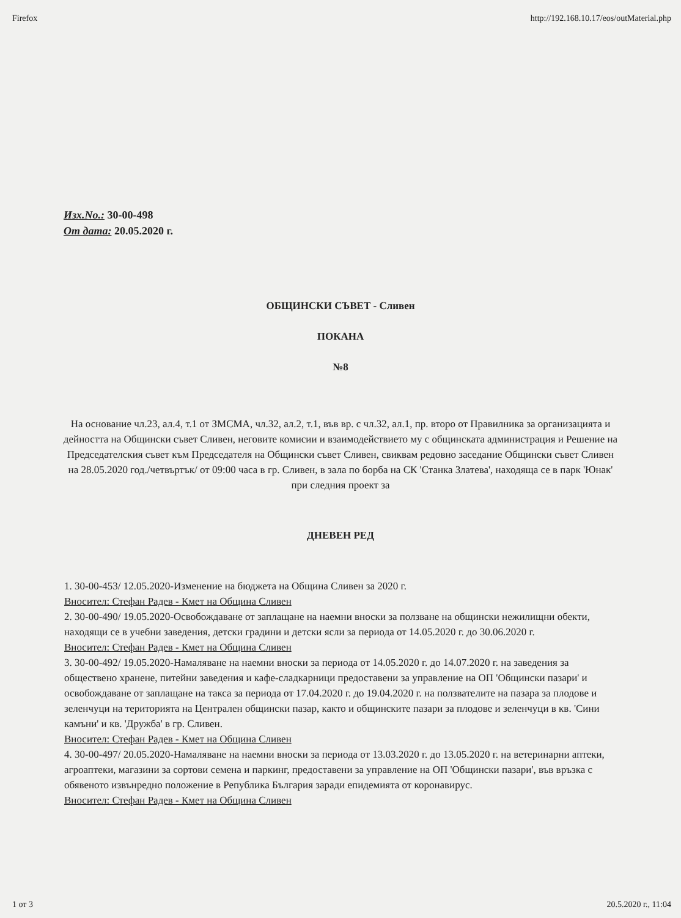Firefox http://192.168.10.17/eos/outMaterial.php
Изх.No.: 30-00-498
От дата: 20.05.2020 г.
ОБЩИНСКИ СЪВЕТ - Сливен
ПОКАНА
№8
На основание чл.23, ал.4, т.1 от ЗМСМА, чл.32, ал.2, т.1, във вр. с чл.32, ал.1, пр. второ от Правилника за организацията и дейността на Общински съвет Сливен, неговите комисии и взаимодействието му с общинската администрация и Решение на Председателския съвет към Председателя на Общински съвет Сливен, свиквам редовно заседание Общински съвет Сливен на 28.05.2020 год./четвъртък/ от 09:00 часа в гр. Сливен, в зала по борба на СК 'Станка Златева', находяща се в парк 'Юнак' при следния проект за
ДНЕВЕН РЕД
1. 30-00-453/ 12.05.2020-Изменение на бюджета на Община Сливен за 2020 г.
Вносител: Стефан Радев - Кмет на Община Сливен
2. 30-00-490/ 19.05.2020-Освобождаване от заплащане на наемни вноски за ползване на общински нежилищни обекти, находящи се в учебни заведения, детски градини и детски ясли за периода от 14.05.2020 г. до 30.06.2020 г.
Вносител: Стефан Радев - Кмет на Община Сливен
3. 30-00-492/ 19.05.2020-Намаляване на наемни вноски за периода от 14.05.2020 г. до 14.07.2020 г. на заведения за обществено хранене, питейни заведения и кафе-сладкарници предоставени за управление на ОП 'Общински пазари' и освобождаване от заплащане на такса за периода от 17.04.2020 г. до 19.04.2020 г. на ползвателите на пазара за плодове и зеленчуци на територията на Централен общински пазар, както и общинските пазари за плодове и зеленчуци в кв. 'Сини камъни' и кв. 'Дружба' в гр. Сливен.
Вносител: Стефан Радев - Кмет на Община Сливен
4. 30-00-497/ 20.05.2020-Намаляване на наемни вноски за периода от 13.03.2020 г. до 13.05.2020 г. на ветеринарни аптеки, агроаптеки, магазини за сортови семена и паркинг, предоставени за управление на ОП 'Общински пазари', във връзка с обявеното извънредно положение в Република България заради епидемията от коронавирус.
Вносител: Стефан Радев - Кмет на Община Сливен
1 от 3 20.5.2020 г., 11:04